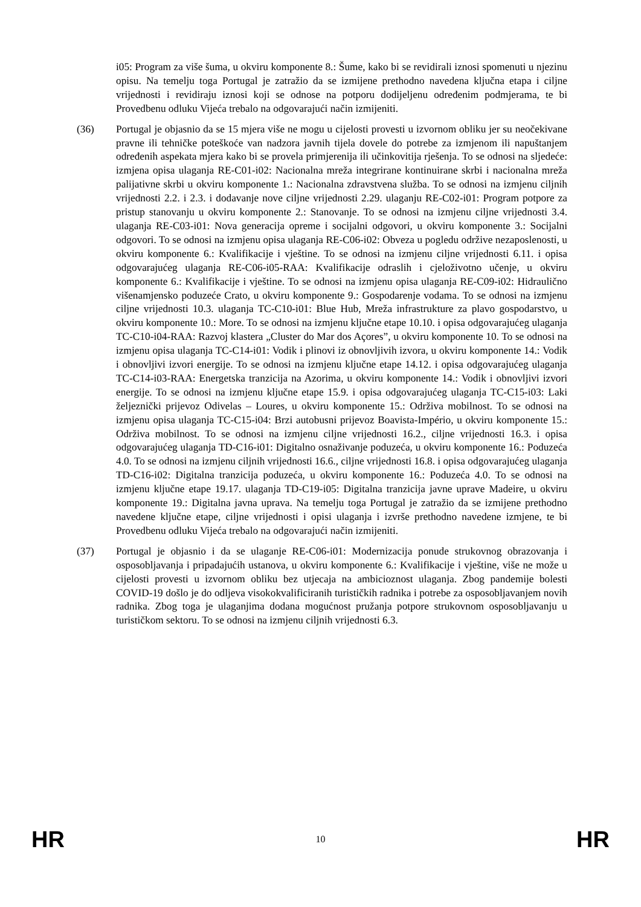i05: Program za više šuma, u okviru komponente 8.: Šume, kako bi se revidirali iznosi spomenuti u njezinu opisu. Na temelju toga Portugal je zatražio da se izmijene prethodno navedena ključna etapa i ciljne vrijednosti i revidiraju iznosi koji se odnose na potporu dodijeljenu određenim podmjerama, te bi Provedbenu odluku Vijeća trebalo na odgovarajući način izmijeniti.
(36) Portugal je objasnio da se 15 mjera više ne mogu u cijelosti provesti u izvornom obliku jer su neočekivane pravne ili tehničke poteškoće van nadzora javnih tijela dovele do potrebe za izmjenom ili napuštanjem određenih aspekata mjera kako bi se provela primjerenija ili učinkovitija rješenja. To se odnosi na sljedeće: izmjena opisa ulaganja RE-C01-i02: Nacionalna mreža integrirane kontinuirane skrbi i nacionalna mreža palijativne skrbi u okviru komponente 1.: Nacionalna zdravstvena služba. To se odnosi na izmjenu ciljnih vrijednosti 2.2. i 2.3. i dodavanje nove ciljne vrijednosti 2.29. ulaganju RE-C02-i01: Program potpore za pristup stanovanju u okviru komponente 2.: Stanovanje. To se odnosi na izmjenu ciljne vrijednosti 3.4. ulaganja RE-C03-i01: Nova generacija opreme i socijalni odgovori, u okviru komponente 3.: Socijalni odgovori. To se odnosi na izmjenu opisa ulaganja RE-C06-i02: Obveza u pogledu održive nezaposlenosti, u okviru komponente 6.: Kvalifikacije i vještine. To se odnosi na izmjenu ciljne vrijednosti 6.11. i opisa odgovarajućeg ulaganja RE-C06-i05-RAA: Kvalifikacije odraslih i cjeloživotno učenje, u okviru komponente 6.: Kvalifikacije i vještine. To se odnosi na izmjenu opisa ulaganja RE-C09-i02: Hidraulično višenamjensko poduzeće Crato, u okviru komponente 9.: Gospodarenje vodama. To se odnosi na izmjenu ciljne vrijednosti 10.3. ulaganja TC-C10-i01: Blue Hub, Mreža infrastrukture za plavo gospodarstvo, u okviru komponente 10.: More. To se odnosi na izmjenu ključne etape 10.10. i opisa odgovarajućeg ulaganja TC-C10-i04-RAA: Razvoj klastera „Cluster do Mar dos Açores”, u okviru komponente 10. To se odnosi na izmjenu opisa ulaganja TC-C14-i01: Vodik i plinovi iz obnovljivih izvora, u okviru komponente 14.: Vodik i obnovljivi izvori energije. To se odnosi na izmjenu ključne etape 14.12. i opisa odgovarajućeg ulaganja TC-C14-i03-RAA: Energetska tranzicija na Azorima, u okviru komponente 14.: Vodik i obnovljivi izvori energije. To se odnosi na izmjenu ključne etape 15.9. i opisa odgovarajućeg ulaganja TC-C15-i03: Laki željeznički prijevoz Odivelas – Loures, u okviru komponente 15.: Održiva mobilnost. To se odnosi na izmjenu opisa ulaganja TC-C15-i04: Brzi autobusni prijevoz Boavista-Império, u okviru komponente 15.: Održiva mobilnost. To se odnosi na izmjenu ciljne vrijednosti 16.2., ciljne vrijednosti 16.3. i opisa odgovarajućeg ulaganja TD-C16-i01: Digitalno osnaživanje poduzeća, u okviru komponente 16.: Poduzeća 4.0. To se odnosi na izmjenu ciljnih vrijednosti 16.6., ciljne vrijednosti 16.8. i opisa odgovarajućeg ulaganja TD-C16-i02: Digitalna tranzicija poduzeća, u okviru komponente 16.: Poduzeća 4.0. To se odnosi na izmjenu ključne etape 19.17. ulaganja TD-C19-i05: Digitalna tranzicija javne uprave Madeire, u okviru komponente 19.: Digitalna javna uprava. Na temelju toga Portugal je zatražio da se izmijene prethodno navedene ključne etape, ciljne vrijednosti i opisi ulaganja i izvrše prethodno navedene izmjene, te bi Provedbenu odluku Vijeća trebalo na odgovarajući način izmijeniti.
(37) Portugal je objasnio i da se ulaganje RE-C06-i01: Modernizacija ponude strukovnog obrazovanja i osposobljavanja i pripadajućih ustanova, u okviru komponente 6.: Kvalifikacije i vještine, više ne može u cijelosti provesti u izvornom obliku bez utjecaja na ambicioznost ulaganja. Zbog pandemije bolesti COVID-19 došlo je do odljeva visokokvalificiranih turističkih radnika i potrebe za osposobljavanjem novih radnika. Zbog toga je ulaganjima dodana mogućnost pružanja potpore strukovnom osposobljavanju u turističkom sektoru. To se odnosi na izmjenu ciljnih vrijednosti 6.3.
HR 10 HR